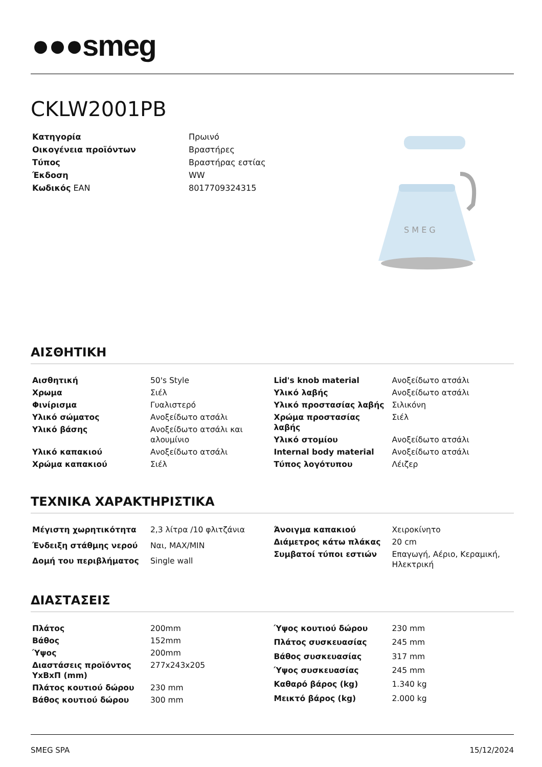●●●smeg
CKLW2001PB
| Κατηγορία | Πρωινό |
| Οικογένεια προϊόντων | Βραστήρες |
| Τύπος | Βραστήρας εστίας |
| Έκδοση | WW |
| Κωδικός EAN | 8017709324315 |
S M E G
ΑΙΣΘΗΤΙΚΗ
| Αισθητική | 50's Style |
| Χρωμα | Σιέλ |
| Φινίρισμα | Γυαλιστερό |
| Υλικό σώματος | Ανοξείδωτο ατσάλι |
| Υλικό βάσης | Ανοξείδωτο ατσάλι και αλουμίνιο |
| Υλικό καπακιού | Ανοξείδωτο ατσάλι |
| Χρώμα καπακιού | Σιέλ |
| Lid's knob material | Ανοξείδωτο ατσάλι |
| Υλικό λαβής | Ανοξείδωτο ατσάλι |
| Υλικό προστασίας λαβής | Σιλικόνη |
| Χρώμα προστασίας λαβής | Σιέλ |
| Υλικό στομίου | Ανοξείδωτο ατσάλι |
| Internal body material | Ανοξείδωτο ατσάλι |
| Τύπος λογότυπου | Λέιζερ |
ΤΕΧΝΙΚΑ ΧΑΡΑΚΤΗΡΙΣΤΙΚΑ
| Μέγιστη χωρητικότητα | 2,3 λίτρα /10 φλιτζάνια |
| Ένδειξη στάθμης νερού | Ναι, MAX/MIN |
| Δομή του περιβλήματος | Single wall |
| Άνοιγμα καπακιού | Χειροκίνητο |
| Διάμετρος κάτω πλάκας | 20 cm |
| Συμβατοί τύποι εστιών | Επαγωγή, Αέριο, Κεραμική, Ηλεκτρική |
ΔΙΑΣΤΑΣΕΙΣ
| Πλάτος | 200mm |
| Βάθος | 152mm |
| Ύψος | 200mm |
| Διαστάσεις προϊόντος ΥxΒxΠ (mm) | 277x243x205 |
| Πλάτος κουτιού δώρου | 230 mm |
| Βάθος κουτιού δώρου | 300 mm |
| Ύψος κουτιού δώρου | 230 mm |
| Πλάτος συσκευασίας | 245 mm |
| Βάθος συσκευασίας | 317 mm |
| Ύψος συσκευασίας | 245 mm |
| Καθαρό βάρος (kg) | 1.340 kg |
| Μεικτό βάρος (kg) | 2.000 kg |
SMEG SPA 15/12/2024